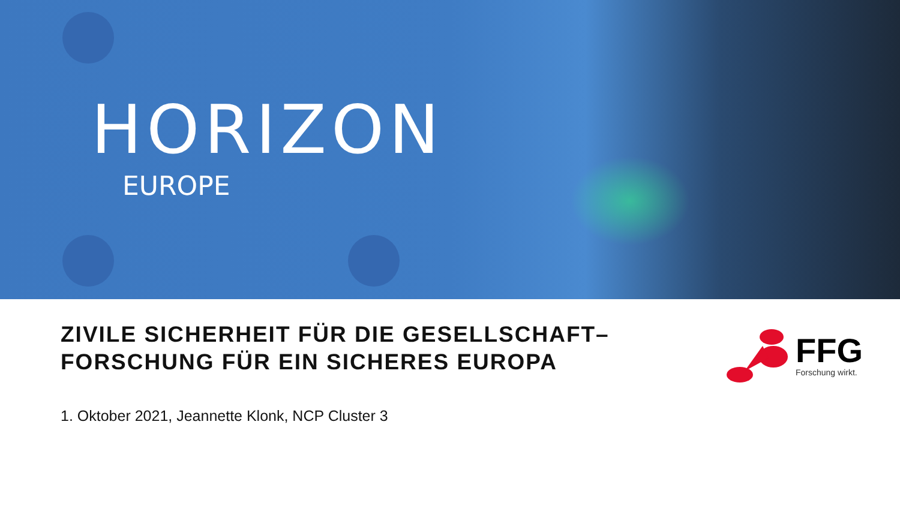HORIZON
EUROPE
ZIVILE SICHERHEIT FÜR DIE GESELLSCHAFT–
FORSCHUNG FÜR EIN SICHERES EUROPA
FFG
Forschung wirkt.
1. Oktober 2021, Jeannette Klonk, NCP Cluster 3